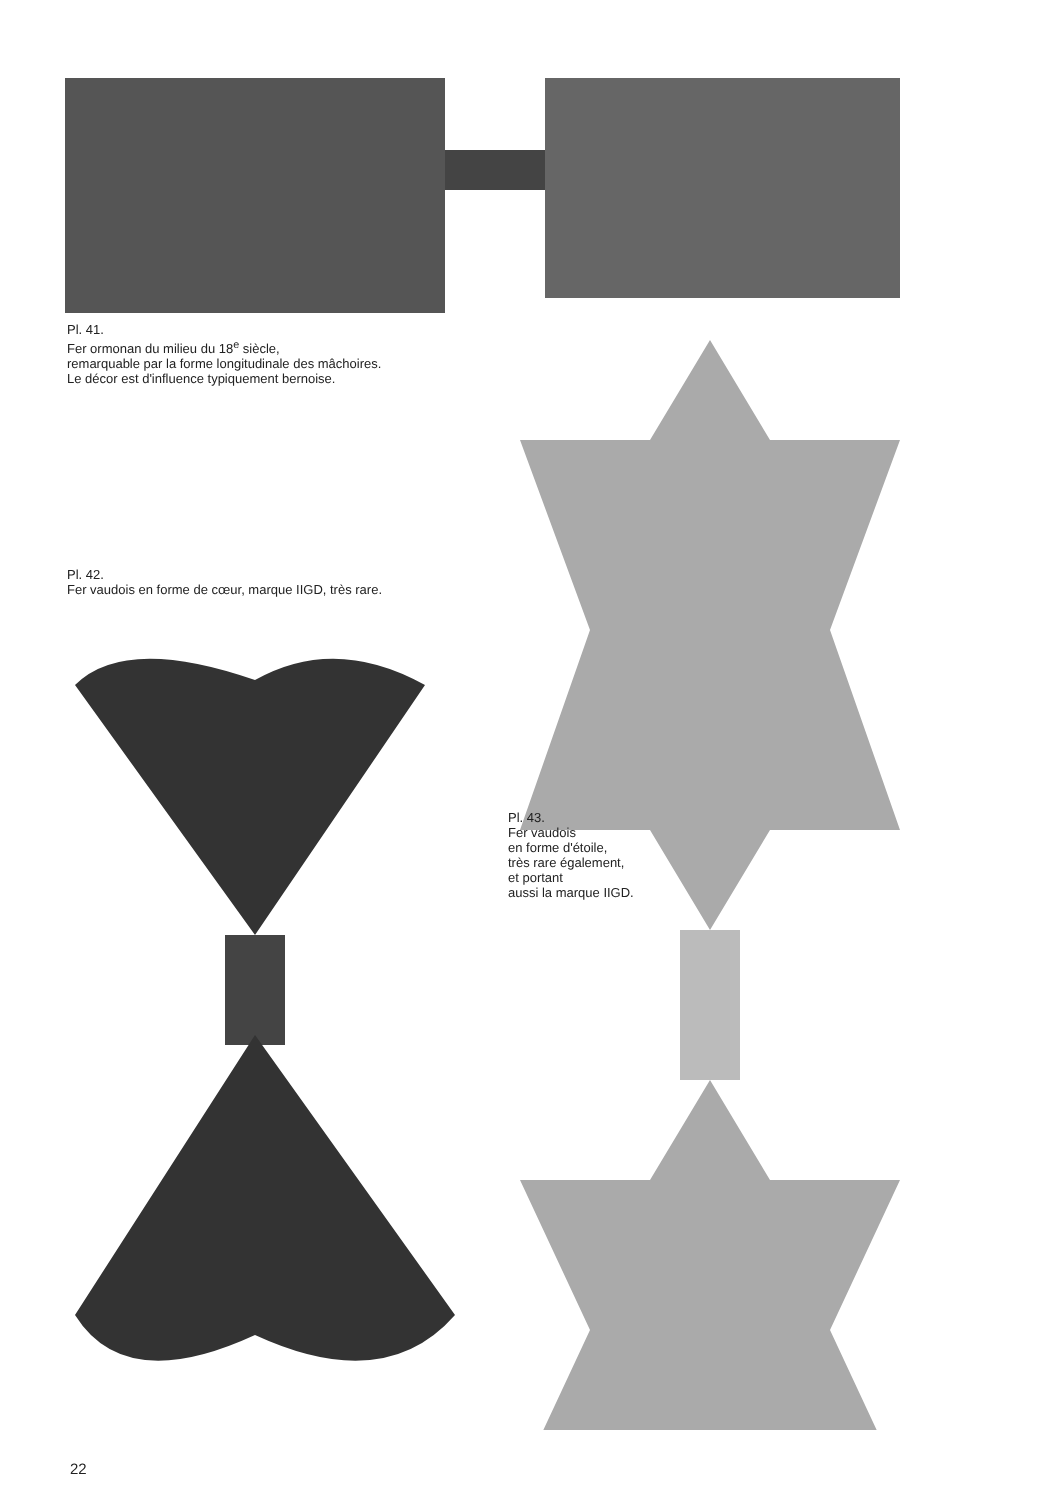Pl. 41.
Fer ormonan du milieu du 18<sup>e</sup> siècle,
remarquable par la forme longitudinale des mâchoires.
Le décor est d'influence typiquement bernoise.
Pl. 42.
Fer vaudois en forme de cœur, marque IIGD, très rare.
Pl. 43.
Fer vaudois
en forme d'étoile,
très rare également,
et portant
aussi la marque IIGD.
22